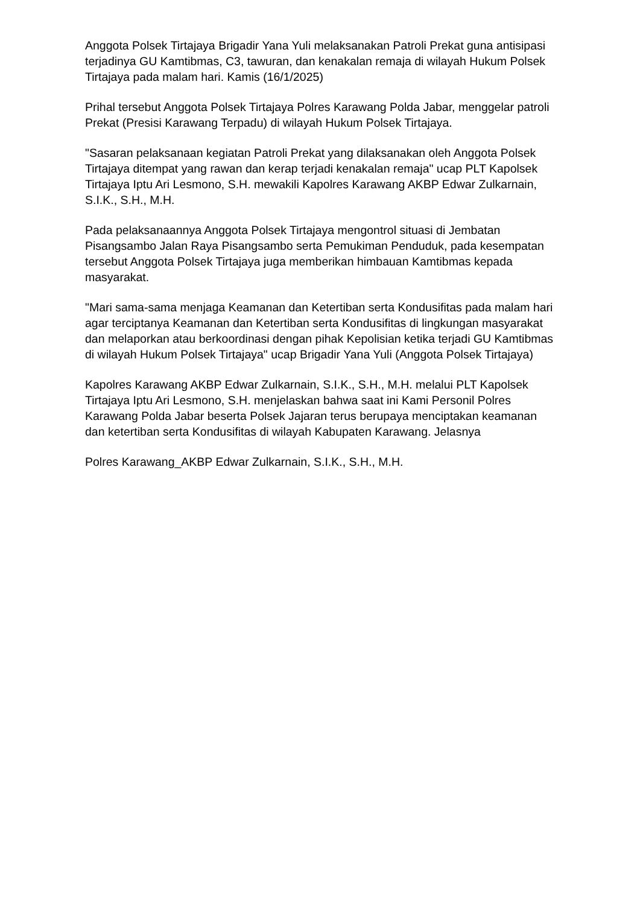Anggota Polsek Tirtajaya Brigadir Yana Yuli melaksanakan Patroli Prekat guna antisipasi terjadinya GU Kamtibmas, C3, tawuran, dan kenakalan remaja di wilayah Hukum Polsek Tirtajaya pada malam hari. Kamis (16/1/2025)
Prihal tersebut Anggota Polsek Tirtajaya Polres Karawang Polda Jabar, menggelar patroli Prekat (Presisi Karawang Terpadu) di wilayah Hukum Polsek Tirtajaya.
"Sasaran pelaksanaan kegiatan Patroli Prekat yang dilaksanakan oleh Anggota Polsek Tirtajaya ditempat yang rawan dan kerap terjadi kenakalan remaja" ucap PLT Kapolsek Tirtajaya Iptu Ari Lesmono, S.H. mewakili Kapolres Karawang AKBP Edwar Zulkarnain, S.I.K., S.H., M.H.
Pada pelaksanaannya Anggota Polsek Tirtajaya mengontrol situasi di Jembatan Pisangsambo Jalan Raya Pisangsambo serta Pemukiman Penduduk, pada kesempatan tersebut Anggota Polsek Tirtajaya juga memberikan himbauan Kamtibmas kepada masyarakat.
"Mari sama-sama menjaga Keamanan dan Ketertiban serta Kondusifitas pada malam hari agar terciptanya Keamanan dan Ketertiban serta Kondusifitas di lingkungan masyarakat dan melaporkan atau berkoordinasi dengan pihak Kepolisian ketika terjadi GU Kamtibmas di wilayah Hukum Polsek Tirtajaya" ucap Brigadir Yana Yuli (Anggota Polsek Tirtajaya)
Kapolres Karawang AKBP Edwar Zulkarnain, S.I.K., S.H., M.H. melalui PLT Kapolsek Tirtajaya Iptu Ari Lesmono, S.H. menjelaskan bahwa saat ini Kami Personil Polres Karawang Polda Jabar beserta Polsek Jajaran terus berupaya menciptakan keamanan dan ketertiban serta Kondusifitas di wilayah Kabupaten Karawang. Jelasnya
Polres Karawang_AKBP Edwar Zulkarnain, S.I.K., S.H., M.H.